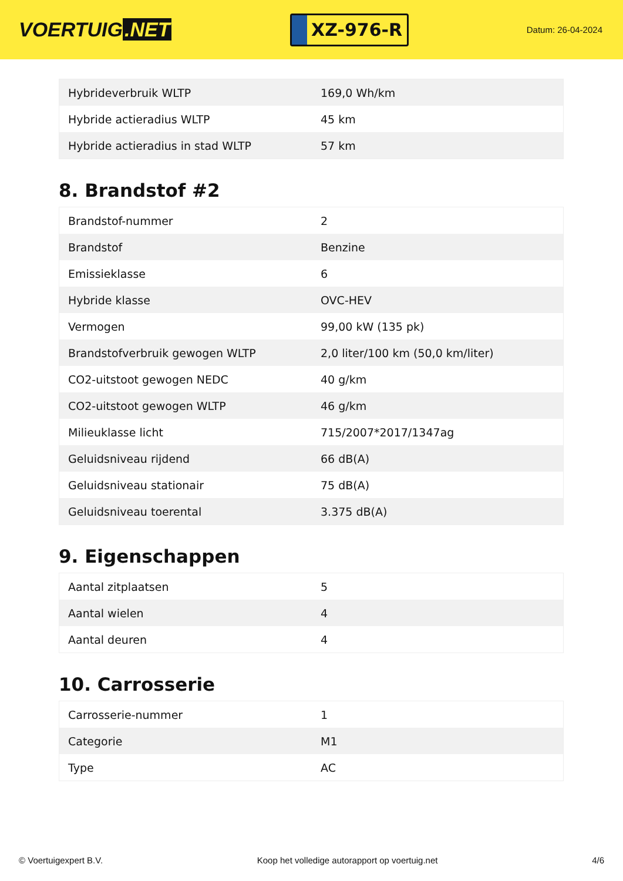VOERTUIG.NET
XZ-976-R
Datum: 26-04-2024
| Hybrideverbruik WLTP | 169,0 Wh/km |
| Hybride actieradius WLTP | 45 km |
| Hybride actieradius in stad WLTP | 57 km |
8. Brandstof #2
| Brandstof-nummer | 2 |
| Brandstof | Benzine |
| Emissieklasse | 6 |
| Hybride klasse | OVC-HEV |
| Vermogen | 99,00 kW (135 pk) |
| Brandstofverbruik gewogen WLTP | 2,0 liter/100 km (50,0 km/liter) |
| CO2-uitstoot gewogen NEDC | 40 g/km |
| CO2-uitstoot gewogen WLTP | 46 g/km |
| Milieuklasse licht | 715/2007*2017/1347ag |
| Geluidsniveau rijdend | 66 dB(A) |
| Geluidsniveau stationair | 75 dB(A) |
| Geluidsniveau toerental | 3.375 dB(A) |
9. Eigenschappen
| Aantal zitplaatsen | 5 |
| Aantal wielen | 4 |
| Aantal deuren | 4 |
10. Carrosserie
| Carrosserie-nummer | 1 |
| Categorie | M1 |
| Type | AC |
© Voertuigexpert B.V. Koop het volledige autorapport op voertuig.net 4/6